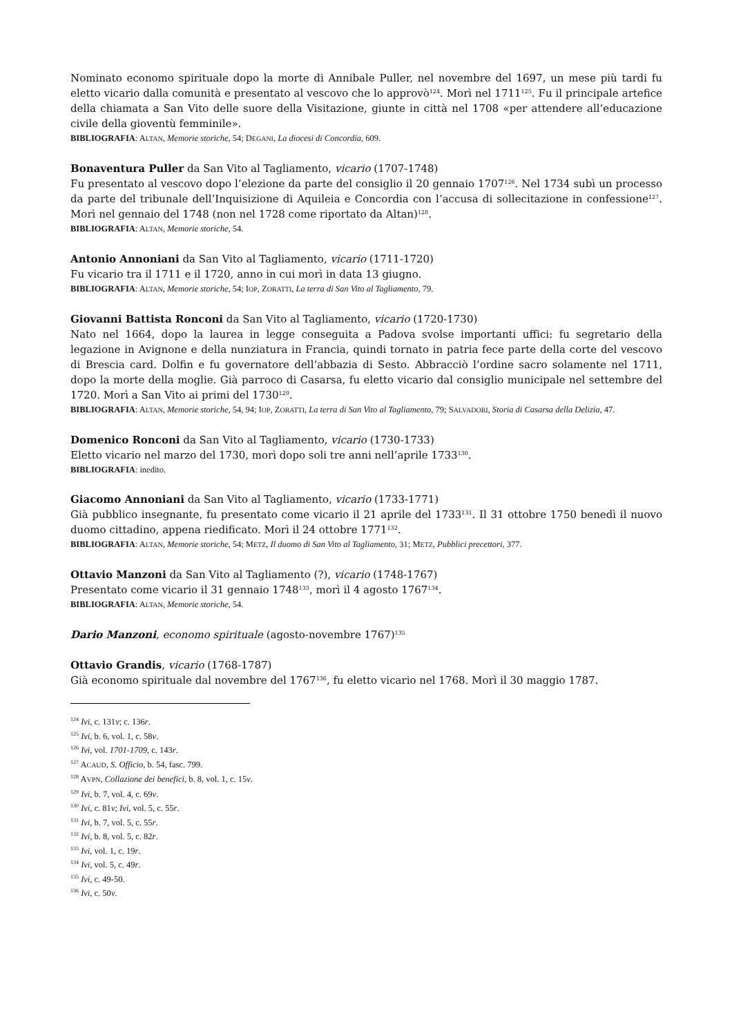Nominato economo spirituale dopo la morte di Annibale Puller, nel novembre del 1697, un mese più tardi fu eletto vicario dalla comunità e presentato al vescovo che lo approvò<sup>124</sup>. Morì nel 1711<sup>125</sup>. Fu il principale artefice della chiamata a San Vito delle suore della Visitazione, giunte in città nel 1708 «per attendere all’educazione civile della gioventù femminile».
BIBLIOGRAFIA: ALTAN, Memorie storiche, 54; DEGANI, La diocesi di Concordia, 609.
Bonaventura Puller da San Vito al Tagliamento, vicario (1707-1748)
Fu presentato al vescovo dopo l’elezione da parte del consiglio il 20 gennaio 1707<sup>126</sup>. Nel 1734 subì un processo da parte del tribunale dell’Inquisizione di Aquileia e Concordia con l’accusa di sollecitazione in confessione<sup>127</sup>. Morì nel gennaio del 1748 (non nel 1728 come riportato da Altan)<sup>128</sup>.
BIBLIOGRAFIA: ALTAN, Memorie storiche, 54.
Antonio Annoniani da San Vito al Tagliamento, vicario (1711-1720)
Fu vicario tra il 1711 e il 1720, anno in cui morì in data 13 giugno.
BIBLIOGRAFIA: ALTAN, Memorie storiche, 54; IOP, ZORATTI, La terra di San Vito al Tagliamento, 79.
Giovanni Battista Ronconi da San Vito al Tagliamento, vicario (1720-1730)
Nato nel 1664, dopo la laurea in legge conseguita a Padova svolse importanti uffici: fu segretario della legazione in Avignone e della nunziatura in Francia, quindi tornato in patria fece parte della corte del vescovo di Brescia card. Dolfin e fu governatore dell’abbazia di Sesto. Abbracciò l’ordine sacro solamente nel 1711, dopo la morte della moglie. Già parroco di Casarsa, fu eletto vicario dal consiglio municipale nel settembre del 1720. Morì a San Vito ai primi del 1730<sup>129</sup>.
BIBLIOGRAFIA: ALTAN, Memorie storiche, 54, 94; IOP, ZORATTI, La terra di San Vito al Tagliamento, 79; SALVADORI, Storia di Casarsa della Delizia, 47.
Domenico Ronconi da San Vito al Tagliamento, vicario (1730-1733)
Eletto vicario nel marzo del 1730, morì dopo soli tre anni nell’aprile 1733<sup>130</sup>.
BIBLIOGRAFIA: inedito.
Giacomo Annoniani da San Vito al Tagliamento, vicario (1733-1771)
Già pubblico insegnante, fu presentato come vicario il 21 aprile del 1733<sup>131</sup>. Il 31 ottobre 1750 benedì il nuovo duomo cittadino, appena riedificato. Morì il 24 ottobre 1771<sup>132</sup>.
BIBLIOGRAFIA: ALTAN, Memorie storiche, 54; METZ, Il duomo di San Vito al Tagliamento, 31; METZ, Pubblici precettori, 377.
Ottavio Manzoni da San Vito al Tagliamento (?), vicario (1748-1767)
Presentato come vicario il 31 gennaio 1748<sup>133</sup>, morì il 4 agosto 1767<sup>134</sup>.
BIBLIOGRAFIA: ALTAN, Memorie storiche, 54.
Dario Manzoni, economo spirituale (agosto-novembre 1767)<sup>135</sup>
Ottavio Grandis, vicario (1768-1787)
Già economo spirituale dal novembre del 1767<sup>136</sup>, fu eletto vicario nel 1768. Morì il 30 maggio 1787.
<sup>124</sup> Ivi, c. 131v; c. 136r.
<sup>125</sup> Ivi, b. 6, vol. 1, c. 58v.
<sup>126</sup> Ivi, vol. 1701-1709, c. 143r.
<sup>127</sup> ACAUD, S. Officio, b. 54, fasc. 799.
<sup>128</sup> AVPN, Collazione dei benefici, b. 8, vol. 1, c. 15v.
<sup>129</sup> Ivi, b. 7, vol. 4, c. 69v.
<sup>130</sup> Ivi, c. 81v; Ivi, vol. 5, c. 55r.
<sup>131</sup> Ivi, b. 7, vol. 5, c. 55r.
<sup>132</sup> Ivi, b. 8, vol. 5, c. 82r.
<sup>133</sup> Ivi, vol. 1, c. 19r.
<sup>134</sup> Ivi, vol. 5, c. 49r.
<sup>135</sup> Ivi, c. 49-50.
<sup>136</sup> Ivi, c. 50v.